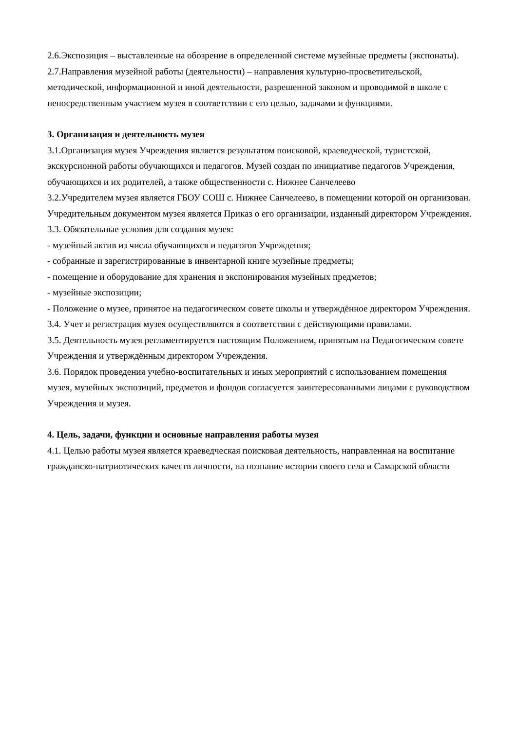2.6.Экспозиция – выставленные на обозрение в определенной системе музейные предметы (экспонаты).
2.7.Направления музейной работы (деятельности) – направления культурно-просветительской, методической, информационной и иной деятельности, разрешенной законом и проводимой в школе с непосредственным участием музея в соответствии с его целью, задачами и функциями.
3. Организация и деятельность музея
3.1.Организация музея Учреждения является результатом поисковой, краеведческой, туристской, экскурсионной работы обучающихся и педагогов. Музей создан по инициативе педагогов Учреждения, обучающихся и их родителей, а также общественности с. Нижнее Санчелеево
3.2.Учредителем музея является ГБОУ СОШ с. Нижнее Санчелеево, в помещении которой он организован. Учредительным документом музея является Приказ о его организации, изданный директором Учреждения.
3.3. Обязательные условия для создания музея:
- музейный актив из числа обучающихся и педагогов Учреждения;
- собранные и зарегистрированные в инвентарной книге музейные предметы;
- помещение и оборудование для хранения и экспонирования музейных предметов;
- музейные экспозиции;
- Положение о музее, принятое на педагогическом совете школы и утверждённое директором Учреждения.
3.4. Учет и регистрация музея осуществляются в соответствии с действующими правилами.
3.5. Деятельность музея регламентируется настоящим Положением, принятым на Педагогическом совете Учреждения и утверждённым директором Учреждения.
3.6. Порядок проведения учебно-воспитательных и иных мероприятий с использованием помещения музея, музейных экспозиций, предметов и фондов согласуется заинтересованными лицами с руководством Учреждения и музея.
4. Цель, задачи, функции и основные направления работы музея
4.1. Целью работы музея является краеведческая поисковая деятельность, направленная на воспитание гражданско-патриотических качеств личности, на познание истории своего села и Самарской области